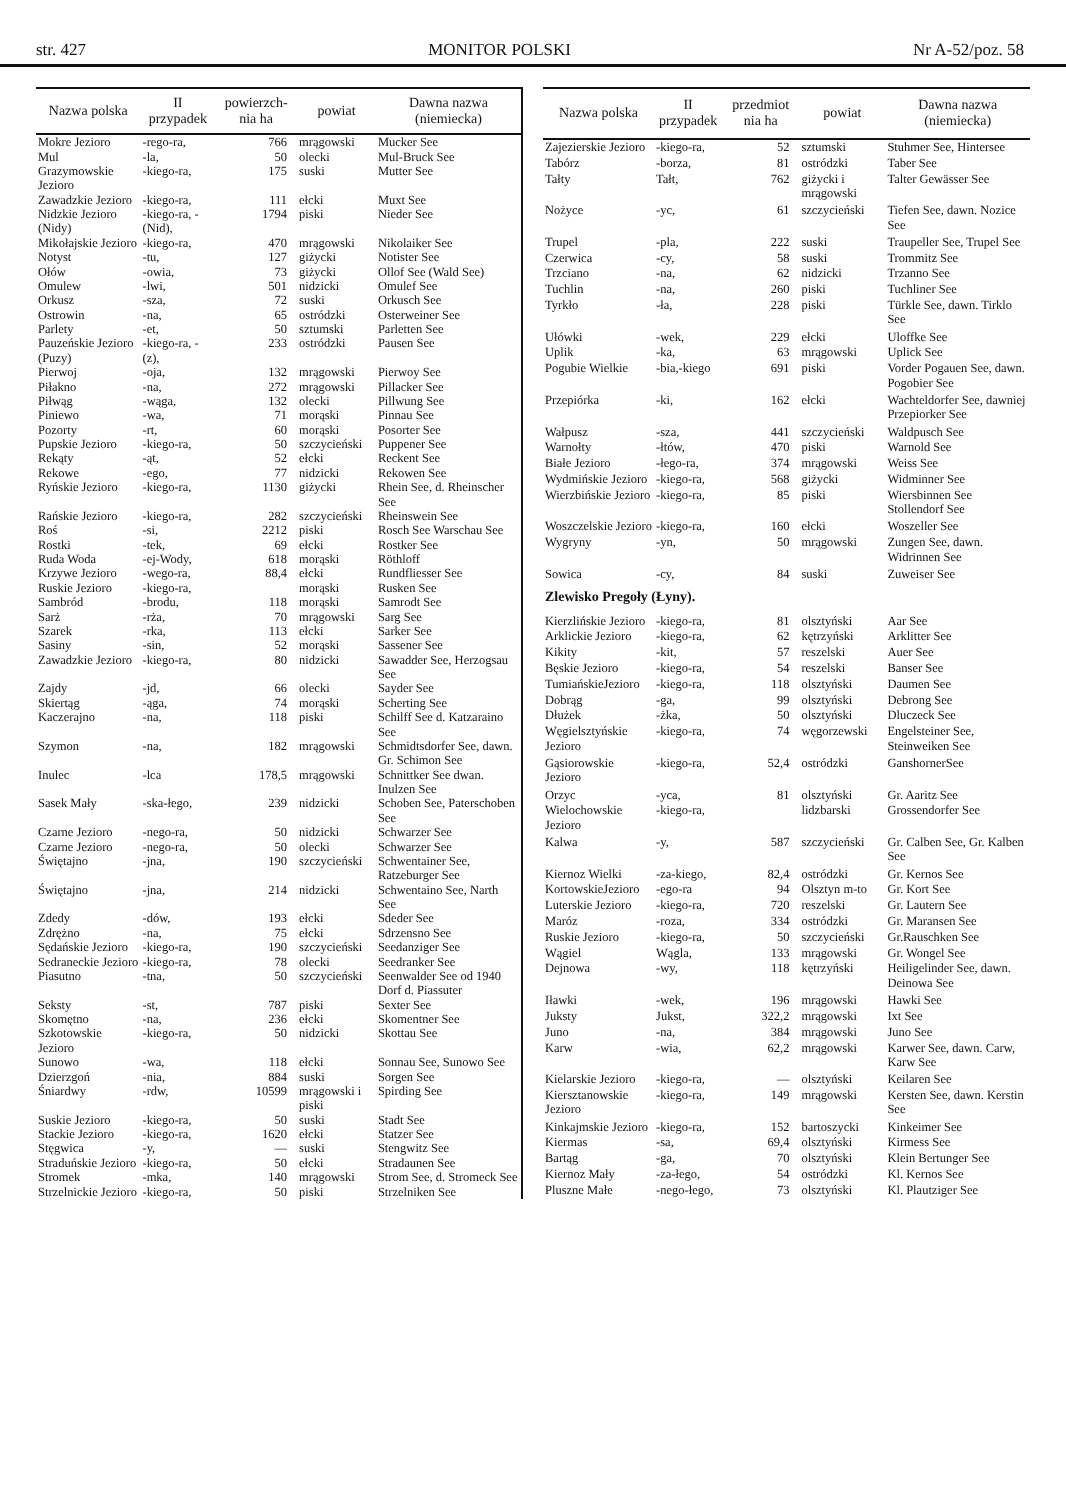str. 427 MONITOR POLSKI Nr A-52/poz. 58
| Nazwa polska | II przypadek | powierzch-nia ha | powiat | Dawna nazwa (niemiecka) |
| --- | --- | --- | --- | --- |
| Mokre Jezioro | -rego-ra, | 766 | mrągowski | Mucker See |
| Mul | -la, | 50 | olecki | Mul-Bruck See |
| Grazymowskie Jezioro | -kiego-ra, | 175 | suski | Mutter See |
| Zawadzkie Jezioro | -kiego-ra, | 111 | ełcki | Muxt See |
| Nidzkie Jezioro (Nidy) | -kiego-ra, -(Nid), | 1794 | piski | Nieder See |
| Mikołajskie Jezioro | -kiego-ra, | 470 | mrągowski | Nikolaiker See |
| Notyst | -tu, | 127 | giżycki | Notister See |
| Ołów | -owia, | 73 | giżycki | Ollof See (Wald See) |
| Omulew | -lwi, | 501 | nidzicki | Omulef See |
| Orkusz | -sza, | 72 | suski | Orkusch See |
| Ostrowin | -na, | 65 | ostródzki | Osterweiner See |
| Parlety | -et, | 50 | sztumski | Parletten See |
| Pauzeńskie Jezioro (Puzy) | -kiego-ra, -(z), | 233 | ostródzki | Pausen See |
| Pierwoj | -oja, | 132 | mrągowski | Pierwoy See |
| Piłakno | -na, | 272 | mrągowski | Pillacker See |
| Piłwąg | -wąga, | 132 | olecki | Pillwung See |
| Piniewo | -wa, | 71 | morąski | Pinnau See |
| Pozorty | -rt, | 60 | morąski | Posorter See |
| Pupskie Jezioro | -kiego-ra, | 50 | szczycieński | Puppener See |
| Rekąty | -ąt, | 52 | ełcki | Reckent See |
| Rekowe | -ego, | 77 | nidzicki | Rekowen See |
| Ryńskie Jezioro | -kiego-ra, | 1130 | giżycki | Rhein See, d. Rheinscher See |
| Rańskie Jezioro | -kiego-ra, | 282 | szczycieński | Rheinswein See |
| Roś | -si, | 2212 | piski | Rosch See Warschau See |
| Rostki | -tek, | 69 | ełcki | Rostker See |
| Ruda Woda | -ej-Wody, | 618 | morąski | Röthloff |
| Krzywe Jezioro | -wego-ra, | 88,4 | ełcki | Rundfliesser See |
| Ruskie Jezioro | -kiego-ra, | | morąski | Rusken See |
| Sambród | -brodu, | 118 | morąski | Samrodt See |
| Sarż | -rża, | 70 | mrągowski | Sarg See |
| Szarek | -rka, | 113 | ełcki | Sarker See |
| Sasiny | -sin, | 52 | morąski | Sassener See |
| Zawadzkie Jezioro | -kiego-ra, | 80 | nidzicki | Sawadder See, Herzogsau See |
| Zajdy | -jd, | 66 | olecki | Sayder See |
| Skiertąg | -ąga, | 74 | morąski | Scherting See |
| Kaczerajno | -na, | 118 | piski | Schilff See d. Katzaraino See |
| Szymon | -na, | 182 | mrągowski | Schmidtsdorfer See, dawn. Gr. Schimon See |
| Inulec | -lca | 178,5 | mrągowski | Schnittker See dwan. Inulzen See |
| Sasek Mały | -ska-łego, | 239 | nidzicki | Schoben See, Paterschoben See |
| Czarne Jezioro | -nego-ra, | 50 | nidzicki | Schwarzer See |
| Czarne Jezioro | -nego-ra, | 50 | olecki | Schwarzer See |
| Świętajno | -jna, | 190 | szczycieński | Schwentainer See, Ratzeburger See |
| Świętajno | -jna, | 214 | nidzicki | Schwentaino See, Narth See |
| Zdedy | -dów, | 193 | ełcki | Sdeder See |
| Zdrężno | -na, | 75 | ełcki | Sdrzensno See |
| Sędańskie Jezioro | -kiego-ra, | 190 | szczycieński | Seedanziger See |
| Sedraneckie Jezioro | -kiego-ra, | 78 | olecki | Seedranker See |
| Piasutno | -tna, | 50 | szczycieński | Seenwalder See od 1940 Dorf d. Piassuter |
| Seksty | -st, | 787 | piski | Sexter See |
| Skomętno | -na, | 236 | ełcki | Skomentner See |
| Szkotowskie Jezioro | -kiego-ra, | 50 | nidzicki | Skottau See |
| Sunowo | -wa, | 118 | ełcki | Sonnau See, Sunowo See |
| Dzierzgoń | -nia, | 884 | suski | Sorgen See |
| Śniardwy | -rdw, | 10599 | mrągowski i piski | Spirding See |
| Suskie Jezioro | -kiego-ra, | 50 | suski | Stadt See |
| Stackie Jezioro | -kiego-ra, | 1620 | ełcki | Statzer See |
| Stęgwica | -y, | — | suski | Stengwitz See |
| Straduńskie Jezioro | -kiego-ra, | 50 | ełcki | Stradaunen See |
| Stromek | -mka, | 140 | mrągowski | Strom See, d. Stromeck See |
| Strzelnickie Jezioro | -kiego-ra, | 50 | piski | Strzelniken See |
| Nazwa polska | II przypadek | przedmiot nia ha | powiat | Dawna nazwa (niemiecka) |
| --- | --- | --- | --- | --- |
| Zajezierskie Jezioro | -kiego-ra, | 52 | sztumski | Stuhmer See, Hintersee |
| Tabórz | -borza, | 81 | ostródzki | Taber See |
| Tałty | Tałt, | 762 | giżycki i mrągowski | Talter Gewässer See |
| Nożyce | -yc, | 61 | szczycieński | Tiefen See, dawn. Nozice See |
| Trupel | -pla, | 222 | suski | Traupeller See, Trupel See |
| Czerwica | -cy, | 58 | suski | Trommitz See |
| Trzciano | -na, | 62 | nidzicki | Trzanno See |
| Tuchlin | -na, | 260 | piski | Tuchliner See |
| Tyrkło | -ła, | 228 | piski | Türkle See, dawn. Tirklo See |
| Ułówki | -wek, | 229 | ełcki | Uloffke See |
| Uplik | -ka, | 63 | mrągowski | Uplick See |
| Pogubie Wielkie | -bia,-kiego | 691 | piski | Vorder Pogauen See, dawn. Pogobier See |
| Przepiórka | -ki, | 162 | ełcki | Wachteldorfer See, dawniej Przepiorker See |
| Wałpusz | -sza, | 441 | szczycieński | Waldpusch See |
| Warnołty | -łtów, | 470 | piski | Warnold See |
| Białe Jezioro | -łego-ra, | 374 | mrągowski | Weiss See |
| Wydmińskie Jezioro | -kiego-ra, | 568 | giżycki | Widminner See |
| Wierzbińskie Jezioro | -kiego-ra, | 85 | piski | Wiersbinnen See Stollendorf See |
| Woszczelskie Jezioro | -kiego-ra, | 160 | ełcki | Woszeller See |
| Wygryny | -yn, | 50 | mrągowski | Zungen See, dawn. Widrinnen See |
| Sowica | -cy, | 84 | suski | Zuweiser See |
| Zlewisko Pregoły (Łyny). | | | | |
| Kierzlińskie Jezioro | -kiego-ra, | 81 | olsztyński | Aar See |
| Arklickie Jezioro | -kiego-ra, | 62 | kętrzyński | Arklitter See |
| Kikity | -kit, | 57 | reszelski | Auer See |
| Bęskie Jezioro | -kiego-ra, | 54 | reszelski | Banser See |
| TumiańskieJezioro | -kiego-ra, | 118 | olsztyński | Daumen See |
| Dobrąg | -ga, | 99 | olsztyński | Debrong See |
| Dłużek | -żka, | 50 | olsztyński | Dluczeck See |
| Węgielsztyńskie Jezioro | -kiego-ra, | 74 | węgorzewski | Engelsteiner See, Steinweiken See |
| Gąsiorowskie Jezioro | -kiego-ra, | 52,4 | ostródzki | GanshornerSee |
| Orzyc | -yca, | 81 | olsztyński | Gr. Aaritz See |
| Wielochowskie Jezioro | -kiego-ra, | | lidzbarski | Grossendorfer See |
| Kalwa | -y, | 587 | szczycieński | Gr. Calben See, Gr. Kalben See |
| Kiernoz Wielki | -za-kiego, | 82,4 | ostródzki | Gr. Kernos See |
| KortowskieJezioro | -ego-ra | 94 | Olsztyn m-to | Gr. Kort See |
| Luterskie Jezioro | -kiego-ra, | 720 | reszelski | Gr. Lautern See |
| Maróz | -roza, | 334 | ostródzki | Gr. Maransen See |
| Ruskie Jezioro | -kiego-ra, | 50 | szczycieński | Gr.Rauschken See |
| Wągiel | Wągla, | 133 | mrągowski | Gr. Wongel See |
| Dejnowa | -wy, | 118 | kętrzyński | Heiligelinder See, dawn. Deinowa See |
| Iławki | -wek, | 196 | mrągowski | Hawki See |
| Juksty | Jukst, | 322,2 | mrągowski | Ixt See |
| Juno | -na, | 384 | mrągowski | Juno See |
| Karw | -wia, | 62,2 | mrągowski | Karwer See, dawn. Carw, Karw See |
| Kielarskie Jezioro | -kiego-ra, | — | olsztyński | Keilaren See |
| Kiersztanowskie Jezioro | -kiego-ra, | 149 | mrągowski | Kersten See, dawn. Kerstin See |
| Kinkajmskie Jezioro | -kiego-ra, | 152 | bartoszycki | Kinkeimer See |
| Kiermas | -sa, | 69,4 | olsztyński | Kirmess See |
| Bartąg | -ga, | 70 | olsztyński | Klein Bertunger See |
| Kiernoz Mały | -za-łego, | 54 | ostródzki | Kl. Kernos See |
| Pluszne Małe | -nego-łego, | 73 | olsztyński | Kl. Plautziger See |